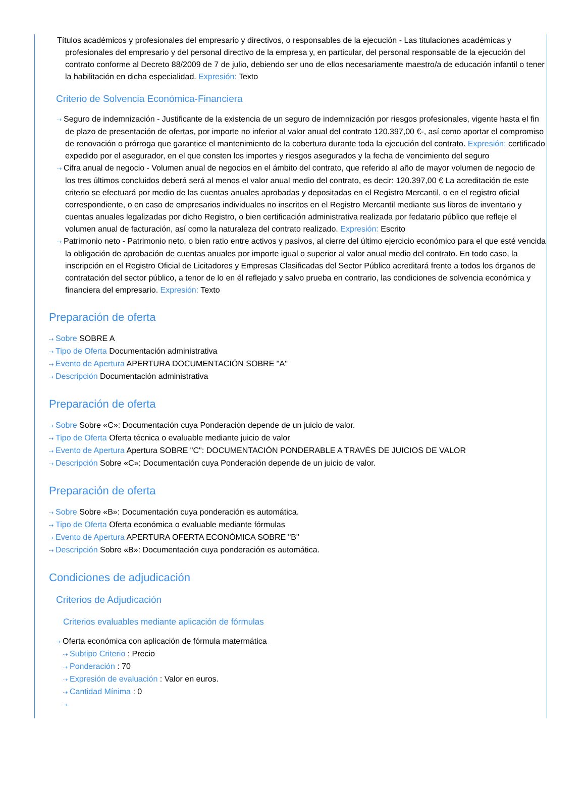Títulos académicos y profesionales del empresario y directivos, o responsables de la ejecución - Las titulaciones académicas y profesionales del empresario y del personal directivo de la empresa y, en particular, del personal responsable de la ejecución del contrato conforme al Decreto 88/2009 de 7 de julio, debiendo ser uno de ellos necesariamente maestro/a de educación infantil o tener la habilitación en dicha especialidad. Expresión: Texto
Criterio de Solvencia Económica-Financiera
⇢ Seguro de indemnización - Justificante de la existencia de un seguro de indemnización por riesgos profesionales, vigente hasta el fin de plazo de presentación de ofertas, por importe no inferior al valor anual del contrato 120.397,00 €-, así como aportar el compromiso de renovación o prórroga que garantice el mantenimiento de la cobertura durante toda la ejecución del contrato. Expresión: certificado expedido por el asegurador, en el que consten los importes y riesgos asegurados y la fecha de vencimiento del seguro
⇢ Cifra anual de negocio - Volumen anual de negocios en el ámbito del contrato, que referido al año de mayor volumen de negocio de los tres últimos concluidos deberá será al menos el valor anual medio del contrato, es decir: 120.397,00 € La acreditación de este criterio se efectuará por medio de las cuentas anuales aprobadas y depositadas en el Registro Mercantil, o en el registro oficial correspondiente, o en caso de empresarios individuales no inscritos en el Registro Mercantil mediante sus libros de inventario y cuentas anuales legalizadas por dicho Registro, o bien certificación administrativa realizada por fedatario público que refleje el volumen anual de facturación, así como la naturaleza del contrato realizado. Expresión: Escrito
⇢ Patrimonio neto - Patrimonio neto, o bien ratio entre activos y pasivos, al cierre del último ejercicio económico para el que esté vencida la obligación de aprobación de cuentas anuales por importe igual o superior al valor anual medio del contrato. En todo caso, la inscripción en el Registro Oficial de Licitadores y Empresas Clasificadas del Sector Público acreditará frente a todos los órganos de contratación del sector público, a tenor de lo en él reflejado y salvo prueba en contrario, las condiciones de solvencia económica y financiera del empresario. Expresión: Texto
Preparación de oferta
⇢ Sobre SOBRE A
⇢ Tipo de Oferta Documentación administrativa
⇢ Evento de Apertura APERTURA DOCUMENTACIÓN SOBRE "A"
⇢ Descripción Documentación administrativa
Preparación de oferta
⇢ Sobre Sobre «C»: Documentación cuya Ponderación depende de un juicio de valor.
⇢ Tipo de Oferta Oferta técnica o evaluable mediante juicio de valor
⇢ Evento de Apertura Apertura SOBRE "C": DOCUMENTACIÓN PONDERABLE A TRAVÉS DE JUICIOS DE VALOR
⇢ Descripción Sobre «C»: Documentación cuya Ponderación depende de un juicio de valor.
Preparación de oferta
⇢ Sobre Sobre «B»: Documentación cuya ponderación es automática.
⇢ Tipo de Oferta Oferta económica o evaluable mediante fórmulas
⇢ Evento de Apertura APERTURA OFERTA ECONÓMICA SOBRE "B"
⇢ Descripción Sobre «B»: Documentación cuya ponderación es automática.
Condiciones de adjudicación
Criterios de Adjudicación
Criterios evaluables mediante aplicación de fórmulas
⇢ Oferta económica con aplicación de fórmula matermática
⇢ Subtipo Criterio : Precio
⇢ Ponderación : 70
⇢ Expresión de evaluación : Valor en euros.
⇢ Cantidad Mínima : 0
⇢